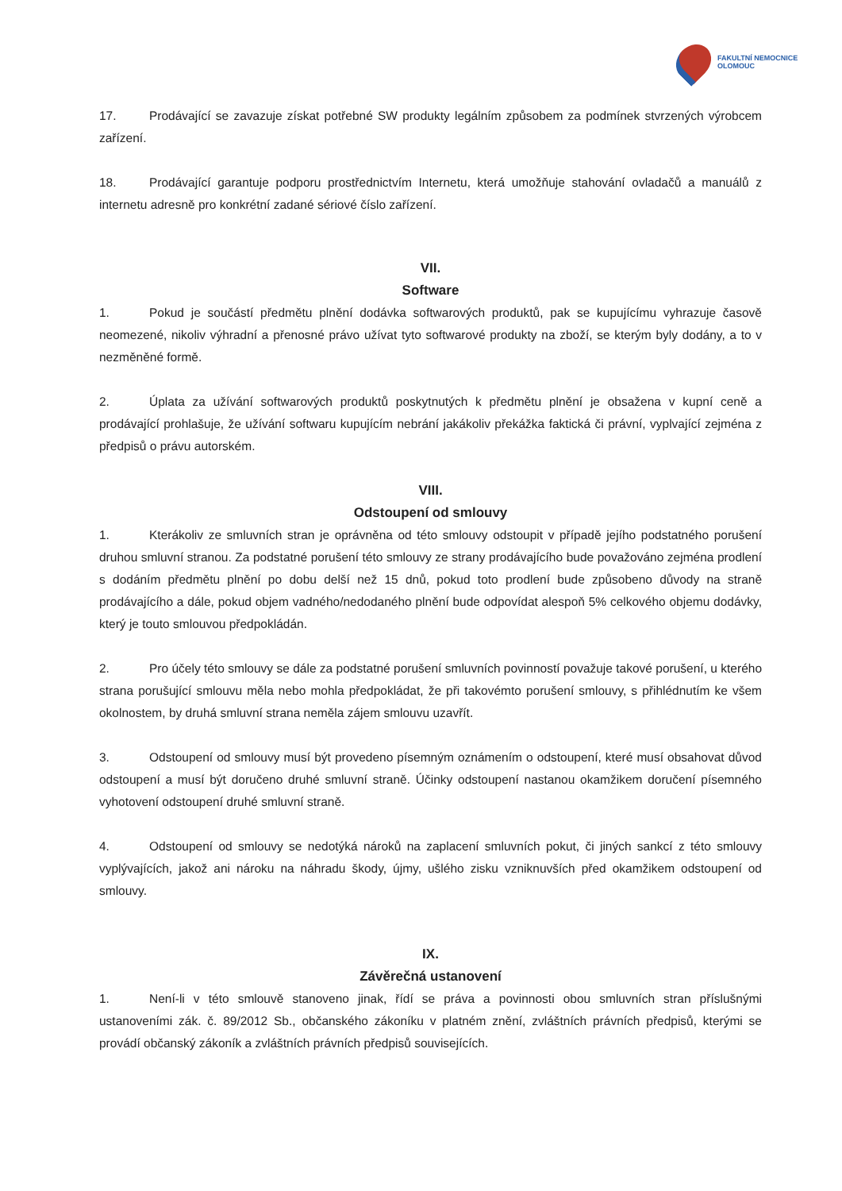FAKULTNÍ NEMOCNICE
OLOMOUC
17. Prodávající se zavazuje získat potřebné SW produkty legálním způsobem za podmínek stvrzených výrobcem zařízení.
18. Prodávající garantuje podporu prostřednictvím Internetu, která umožňuje stahování ovladačů a manuálů z internetu adresně pro konkrétní zadané sériové číslo zařízení.
VII.
Software
1. Pokud je součástí předmětu plnění dodávka softwarových produktů, pak se kupujícímu vyhrazuje časově neomezené, nikoliv výhradní a přenosné právo užívat tyto softwarové produkty na zboží, se kterým byly dodány, a to v nezměněné formě.
2. Úplata za užívání softwarových produktů poskytnutých k předmětu plnění je obsažena v kupní ceně a prodávající prohlašuje, že užívání softwaru kupujícím nebrání jakákoliv překážka faktická či právní, vyplvající zejména z předpisů o právu autorském.
VIII.
Odstoupení od smlouvy
1. Kterákoliv ze smluvních stran je oprávněna od této smlouvy odstoupit v případě jejího podstatného porušení druhou smluvní stranou. Za podstatné porušení této smlouvy ze strany prodávajícího bude považováno zejména prodlení s dodáním předmětu plnění po dobu delší než 15 dnů, pokud toto prodlení bude způsobeno důvody na straně prodávajícího a dále, pokud objem vadného/nedodaného plnění bude odpovídat alespoň 5% celkového objemu dodávky, který je touto smlouvou předpokládán.
2. Pro účely této smlouvy se dále za podstatné porušení smluvních povinností považuje takové porušení, u kterého strana porušující smlouvu měla nebo mohla předpokládat, že při takovémto porušení smlouvy, s přihlédnutím ke všem okolnostem, by druhá smluvní strana neměla zájem smlouvu uzavřít.
3. Odstoupení od smlouvy musí být provedeno písemným oznámením o odstoupení, které musí obsahovat důvod odstoupení a musí být doručeno druhé smluvní straně. Účinky odstoupení nastanou okamžikem doručení písemného vyhotovení odstoupení druhé smluvní straně.
4. Odstoupení od smlouvy se nedotýká nároků na zaplacení smluvních pokut, či jiných sankcí z této smlouvy vyplývajících, jakož ani nároku na náhradu škody, újmy, ušlého zisku vzniknuvších před okamžikem odstoupení od smlouvy.
IX.
Závěrečná ustanovení
1. Není-li v této smlouvě stanoveno jinak, řídí se práva a povinnosti obou smluvních stran příslušnými ustanoveními zák. č. 89/2012 Sb., občanského zákoníku v platném znění, zvláštních právních předpisů, kterými se provádí občanský zákoník a zvláštních právních předpisů souvisejících.